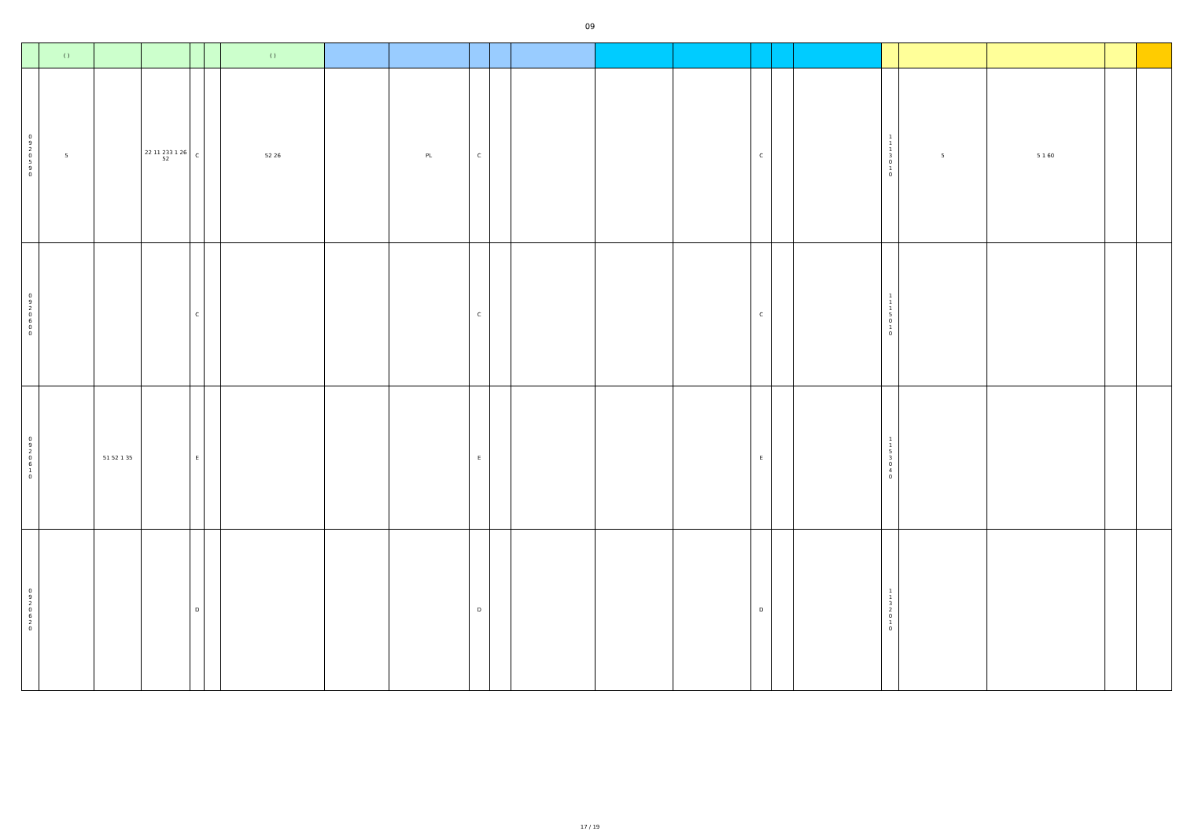09
| | ( ) | | | | | ( ) | | | | | | | | | | | | | | | |
| --- | --- | --- | --- | --- | --- | --- | --- | --- | --- | --- | --- | --- | --- | --- | --- | --- | --- | --- | --- | --- | --- |
| 0 9 2 0 5 9 0 | 5 | | 22 11 233 1 26 52 | C | | 52 26 | | PL | C | | | | | C | | | 1 1 1 3 0 1 0 | 5 | 5 1 60 | | |
| 0 9 2 0 6 0 0 | | | | C | | | | | C | | | | | C | | | 1 1 1 5 0 1 0 | | | | |
| 0 9 2 0 6 1 0 | | 51 52 1 35 | | E | | | | | E | | | | | E | | | 1 1 5 3 0 4 0 | | | | |
| 0 9 2 0 6 2 0 | | | | D | | | | | D | | | | | D | | | 1 1 3 2 0 1 0 | | | | |
17 / 19